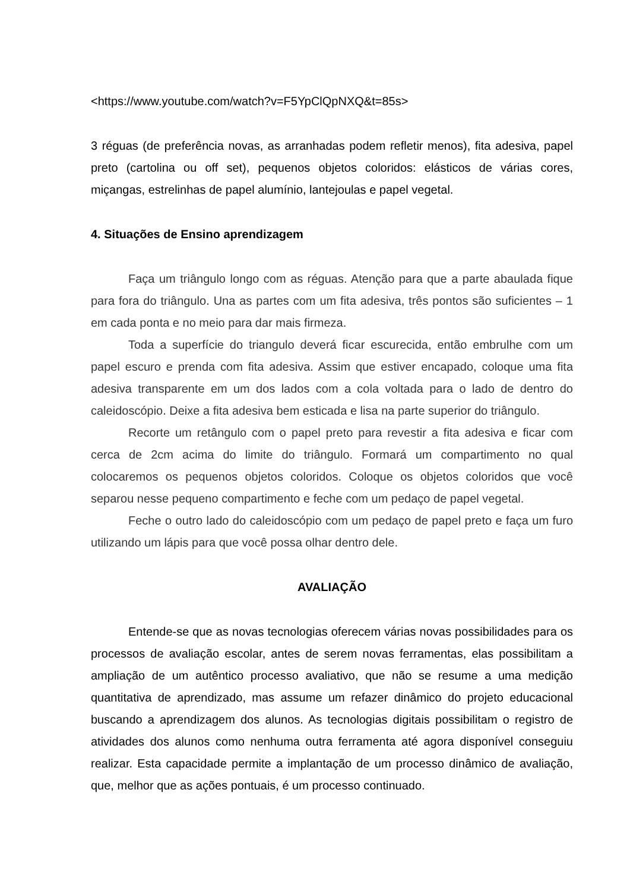<https://www.youtube.com/watch?v=F5YpClQpNXQ&t=85s>
3 réguas (de preferência novas, as arranhadas podem refletir menos), fita adesiva, papel preto (cartolina ou off set), pequenos objetos coloridos: elásticos de várias cores, miçangas, estrelinhas de papel alumínio, lantejoulas e papel vegetal.
4. Situações de Ensino aprendizagem
Faça um triângulo longo com as réguas. Atenção para que a parte abaulada fique para fora do triângulo. Una as partes com um fita adesiva, três pontos são suficientes – 1 em cada ponta e no meio para dar mais firmeza.
Toda a superfície do triangulo deverá ficar escurecida, então embrulhe com um papel escuro e prenda com fita adesiva. Assim que estiver encapado, coloque uma fita adesiva transparente em um dos lados com a cola voltada para o lado de dentro do caleidoscópio. Deixe a fita adesiva bem esticada e lisa na parte superior do triângulo.
Recorte um retângulo com o papel preto para revestir a fita adesiva e ficar com cerca de 2cm acima do limite do triângulo. Formará um compartimento no qual colocaremos os pequenos objetos coloridos. Coloque os objetos coloridos que você separou nesse pequeno compartimento e feche com um pedaço de papel vegetal.
Feche o outro lado do caleidoscópio com um pedaço de papel preto e faça um furo utilizando um lápis para que você possa olhar dentro dele.
AVALIAÇÃO
Entende-se que as novas tecnologias oferecem várias novas possibilidades para os processos de avaliação escolar, antes de serem novas ferramentas, elas possibilitam a ampliação de um autêntico processo avaliativo, que não se resume a uma medição quantitativa de aprendizado, mas assume um refazer dinâmico do projeto educacional buscando a aprendizagem dos alunos. As tecnologias digitais possibilitam o registro de atividades dos alunos como nenhuma outra ferramenta até agora disponível conseguiu realizar. Esta capacidade permite a implantação de um processo dinâmico de avaliação, que, melhor que as ações pontuais, é um processo continuado.